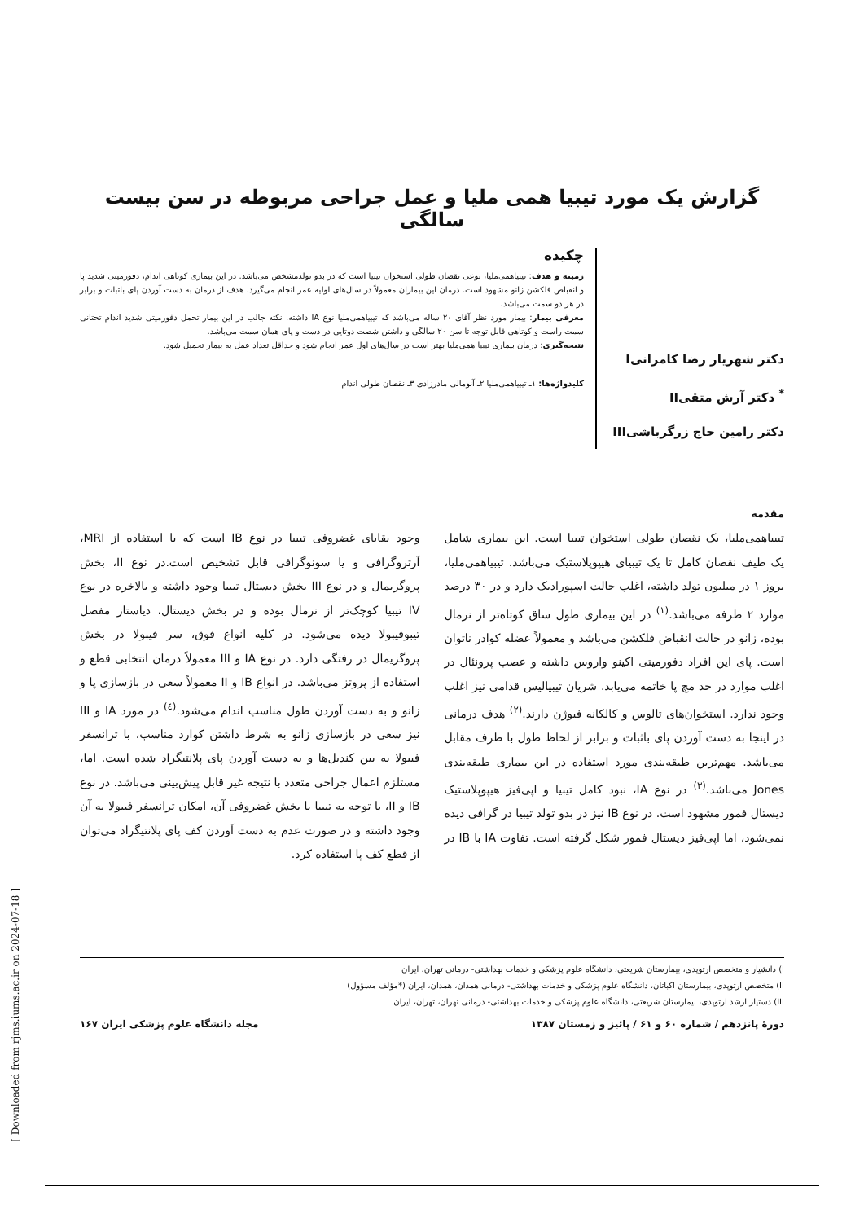گزارش یک مورد تیبیا همی ملیا و عمل جراحی مربوطه در سن بیست سالگی
دکتر شهریار رضا کامرانیI
<sup>*</sup> دکتر آرش متقیII
دکتر رامین حاج زرگرباشیIII
چکیده
زمینه و هدف: تیبیاهمی‌ملیا، نوعی نقصان طولی استخوان تیبیا است که در بدو تولدمشخص می‌باشد. در این بیماری کوتاهی اندام، دفورمیتی شدید پا و انقباض فلکشن زانو مشهود است. درمان این بیماران معمولاً در سال‌های اولیه عمر انجام می‌گیرد. هدف از درمان به دست آوردن پای باثبات و برابر در هر دو سمت می‌باشد.
معرفی بیمار: بیمار مورد نظر آقای ۲۰ ساله می‌باشد که تیبیاهمی‌ملیا نوع IA داشته. نکته جالب در این بیمار تحمل دفورمیتی شدید اندام تحتانی سمت راست و کوتاهی قابل توجه تا سن ۲۰ سالگی و داشتن شصت دوتایی در دست و پای همان سمت می‌باشد.
نتیجه‌گیری: درمان بیماری تیبیا همی‌ملیا بهتر است در سال‌های اول عمر انجام شود و حداقل تعداد عمل به بیمار تحمیل شود.
کلیدواژه‌ها: ۱ـ تیبیاهمی‌ملیا ۲ـ آنومالی مادرزادی ۳ـ نقصان طولی اندام
مقدمه
تیبیاهمی‌ملیا، یک نقصان طولی استخوان تیبیا است. این بیماری شامل یک طیف نقصان کامل تا یک تیبیای هیپوپلاستیک می‌باشد. تیبیاهمی‌ملیا، بروز ۱ در میلیون تولد داشته، اغلب حالت اسپورادیک دارد و در ۳۰ درصد موارد ۲ طرفه می‌باشد.<sup>(۱)</sup> در این بیماری طول ساق کوتاه‌تر از نرمال بوده، زانو در حالت انقباض فلکشن می‌باشد و معمولاً عضله کوادر ناتوان است. پای این افراد دفورمیتی اکینو واروس داشته و عصب پرونئال در اغلب موارد در حد مچ پا خاتمه می‌یابد. شریان تیبیالیس قدامی نیز اغلب وجود ندارد. استخوان‌های تالوس و کالکانه فیوژن دارند.<sup>(۲)</sup> هدف درمانی در اینجا به دست آوردن پای باثبات و برابر از لحاظ طول با طرف مقابل می‌باشد. مهم‌ترین طبقه‌بندی مورد استفاده در این بیماری طبقه‌بندی Jones می‌باشد.<sup>(۳)</sup> در نوع IA، نبود کامل تیبیا و اپی‌فیز هیپوپلاستیک دیستال فمور مشهود است. در نوع IB نیز در بدو تولد تیبیا در گرافی دیده نمی‌شود، اما اپی‌فیز دیستال فمور شکل گرفته است. تفاوت IA با IB در وجود بقایای غضروفی تیبیا در نوع IB است که با استفاده از MRI، آرتروگرافی و یا سونوگرافی قابل تشخیص است.در نوع II، بخش پروگزیمال و در نوع III بخش دیستال تیبیا وجود داشته و بالاخره در نوع IV تیبیا کوچک‌تر از نرمال بوده و در بخش دیستال، دیاستاز مفصل تیبوفیبولا دیده می‌شود. در کلیه انواع فوق، سر فیبولا در بخش پروگزیمال در رفتگی دارد. در نوع IA و III معمولاً درمان انتخابی قطع و استفاده از پروتز می‌باشد. در انواع IB و II معمولاً سعی در بازسازی پا و زانو و به دست آوردن طول مناسب اندام می‌شود.<sup>(٤)</sup> در مورد IA و III نیز سعی در بازسازی زانو به شرط داشتن کوارد مناسب، با ترانسفر فیبولا به بین کندیل‌ها و به دست آوردن پای پلانتیگراد شده است. اما، مستلزم اعمال جراحی متعدد با نتیجه غیر قابل پیش‌بینی می‌باشد. در نوع IB و II، با توجه به تیبیا یا بخش غضروفی آن، امکان ترانسفر فیبولا به آن وجود داشته و در صورت عدم به دست آوردن کف پای پلانتیگراد می‌توان از قطع کف پا استفاده کرد.
I) دانشیار و متخصص ارتوپدی، بیمارستان شریعتی، دانشگاه علوم پزشکی و خدمات بهداشتی- درمانی تهران، ایران
II) متخصص ارتوپدی، بیمارستان اکباتان، دانشگاه علوم پزشکی و خدمات بهداشتی- درمانی همدان، همدان، ایران (*مؤلف مسؤول)
III) دستیار ارشد ارتوپدی، بیمارستان شریعتی، دانشگاه علوم پزشکی و خدمات بهداشتی- درمانی تهران، تهران، ایران
دورهٔ پانزدهم / شماره ۶۰ و ۶۱ / پائیز و زمستان ۱۳۸۷ مجله دانشگاه علوم پزشکی ایران ۱۶۷
[ Downloaded from rjms.iums.ac.ir on 2024-07-18 ]